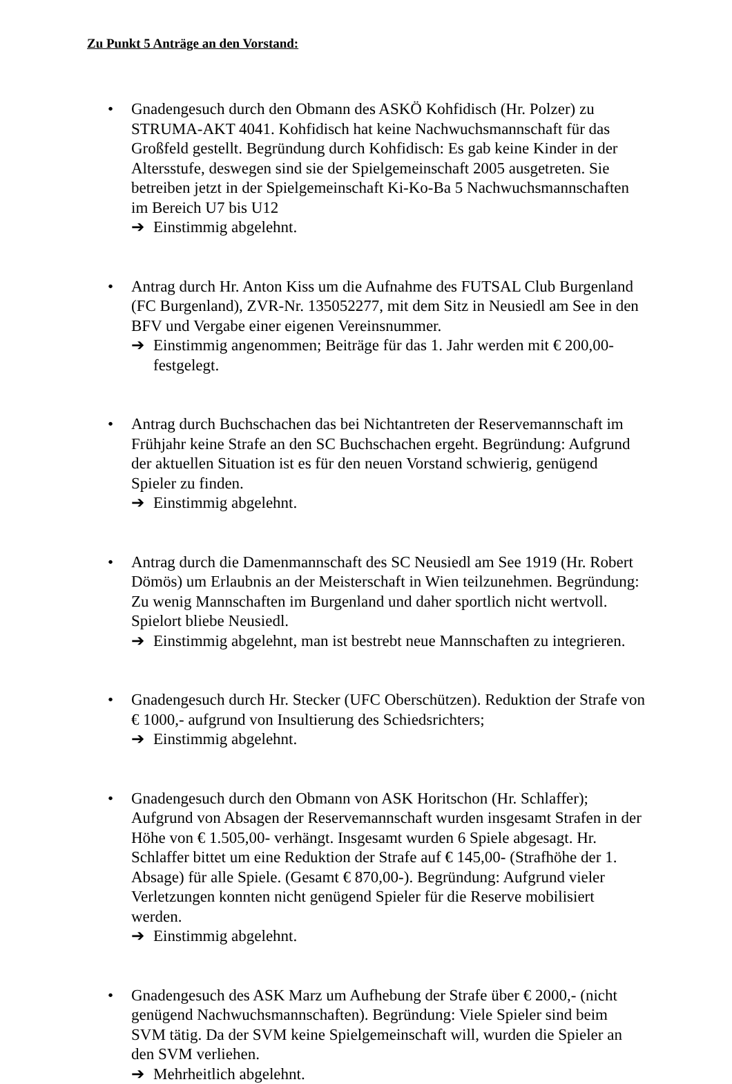Zu Punkt 5 Anträge an den Vorstand:
• Gnadengesuch durch den Obmann des ASKÖ Kohfidisch (Hr. Polzer) zu STRUMA-AKT 4041. Kohfidisch hat keine Nachwuchsmannschaft für das Großfeld gestellt. Begründung durch Kohfidisch: Es gab keine Kinder in der Altersstufe, deswegen sind sie der Spielgemeinschaft 2005 ausgetreten. Sie betreiben jetzt in der Spielgemeinschaft Ki-Ko-Ba 5 Nachwuchsmannschaften im Bereich U7 bis U12
➔ Einstimmig abgelehnt.
• Antrag durch Hr. Anton Kiss um die Aufnahme des FUTSAL Club Burgenland (FC Burgenland), ZVR-Nr. 135052277, mit dem Sitz in Neusiedl am See in den BFV und Vergabe einer eigenen Vereinsnummer.
➔ Einstimmig angenommen; Beiträge für das 1. Jahr werden mit € 200,00- festgelegt.
• Antrag durch Buchschachen das bei Nichtantreten der Reservemannschaft im Frühjahr keine Strafe an den SC Buchschachen ergeht. Begründung: Aufgrund der aktuellen Situation ist es für den neuen Vorstand schwierig, genügend Spieler zu finden.
➔ Einstimmig abgelehnt.
• Antrag durch die Damenmannschaft des SC Neusiedl am See 1919 (Hr. Robert Dömös) um Erlaubnis an der Meisterschaft in Wien teilzunehmen. Begründung: Zu wenig Mannschaften im Burgenland und daher sportlich nicht wertvoll. Spielort bliebe Neusiedl.
➔ Einstimmig abgelehnt, man ist bestrebt neue Mannschaften zu integrieren.
• Gnadengesuch durch Hr. Stecker (UFC Oberschützen). Reduktion der Strafe von € 1000,- aufgrund von Insultierung des Schiedsrichters;
➔ Einstimmig abgelehnt.
• Gnadengesuch durch den Obmann von ASK Horitschon (Hr. Schlaffer); Aufgrund von Absagen der Reservemannschaft wurden insgesamt Strafen in der Höhe von € 1.505,00- verhängt. Insgesamt wurden 6 Spiele abgesagt. Hr. Schlaffer bittet um eine Reduktion der Strafe auf € 145,00- (Strafhöhe der 1. Absage) für alle Spiele. (Gesamt € 870,00-). Begründung: Aufgrund vieler Verletzungen konnten nicht genügend Spieler für die Reserve mobilisiert werden.
➔ Einstimmig abgelehnt.
• Gnadengesuch des ASK Marz um Aufhebung der Strafe über € 2000,- (nicht genügend Nachwuchsmannschaften). Begründung: Viele Spieler sind beim SVM tätig. Da der SVM keine Spielgemeinschaft will, wurden die Spieler an den SVM verliehen.
➔ Mehrheitlich abgelehnt.